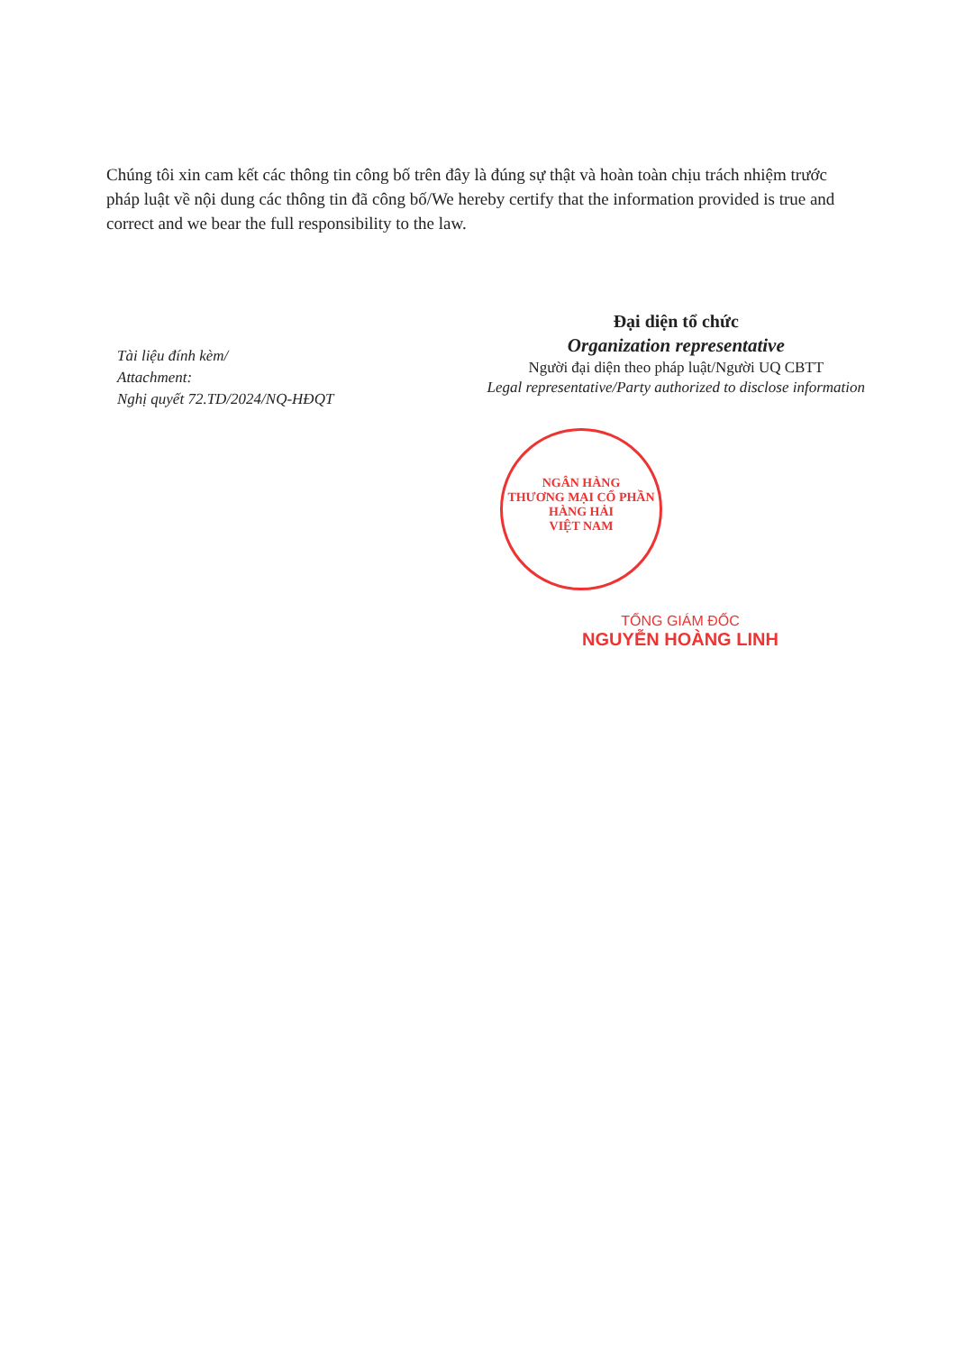Chúng tôi xin cam kết các thông tin công bố trên đây là đúng sự thật và hoàn toàn chịu trách nhiệm trước pháp luật về nội dung các thông tin đã công bố/We hereby certify that the information provided is true and correct and we bear the full responsibility to the law.
Tài liệu đính kèm/
Attachment:
Nghị quyết 72.TD/2024/NQ-HĐQT
Đại diện tổ chức
Organization representative
Người đại diện theo pháp luật/Người UQ CBTT
Legal representative/Party authorized to disclose information
NGÂN HÀNG
THƯƠNG MẠI CỔ PHẦN
HÀNG HẢI
VIỆT NAM
TỔNG GIÁM ĐỐC
NGUYỄN HOÀNG LINH